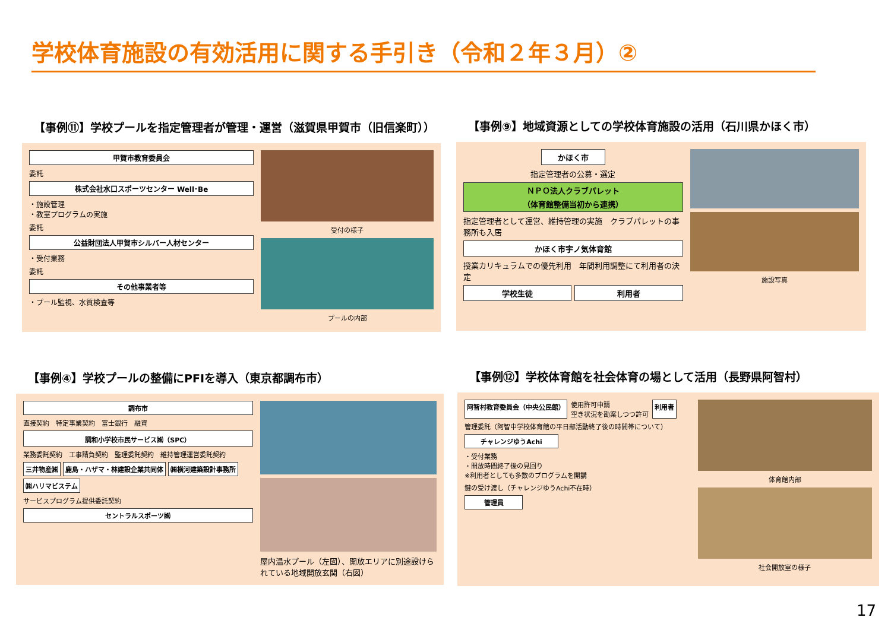学校体育施設の有効活用に関する手引き（令和２年３月）②
【事例⑪】学校プールを指定管理者が管理・運営（滋賀県甲賀市（旧信楽町））
甲賀市教育委員会
委託
株式会社水口スポーツセンター Well･Be
・施設管理
・教室プログラムの実施
委託
公益財団法人甲賀市シルバー人材センター
・受付業務
委託
その他事業者等
・プール監視、水質検査等
受付の様子
プールの内部
【事例⑨】地域資源としての学校体育施設の活用（石川県かほく市）
かほく市
指定管理者の公募・選定
ＮＰＯ法人クラブパレット
（体育館整備当初から連携）
指定管理者として運営、維持管理の実施　クラブパレットの事務所も入居
かほく市宇ノ気体育館
授業カリキュラムでの優先利用　年間利用調整にて利用者の決定
学校生徒 利用者
施設写真
【事例④】学校プールの整備にPFIを導入（東京都調布市）
調布市
直接契約　特定事業契約　富士銀行　融資
調和小学校市民サービス㈱（SPC）
業務委託契約　工事請負契約　監理委託契約　維持管理運営委託契約
三井物産㈱
鹿島・ハザマ・林建設企業共同体
㈱横河建築設計事務所
㈱ハリマビステム
サービスプログラム提供委託契約
セントラルスポーツ㈱
屋内温水プール（左図）、開放エリアに別途設けられている地域開放玄関（右図）
【事例⑫】学校体育館を社会体育の場として活用（長野県阿智村）
阿智村教育委員会（中央公民館）
使用許可申請
空き状況を勘案しつつ許可
利用者
管理委託（阿智中学校体育館の平日部活動終了後の時間帯について）
チャレンジゆうAchi
・受付業務
・開放時間終了後の見回り
※利用者としても多数のプログラムを開講
鍵の受け渡し（チャレンジゆうAchi不在時）
管理員
体育館内部
社会開放室の様子
17